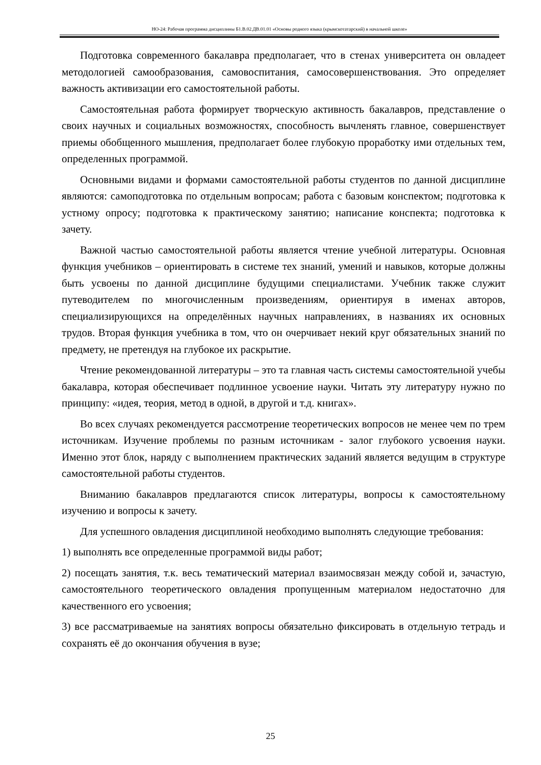НО-24: Рабочая программа дисциплины Б1.В.02.ДВ.01.01 «Основы родного языка (крымскотатарский) в начальной школе»
Подготовка современного бакалавра предполагает, что в стенах университета он овладеет методологией самообразования, самовоспитания, самосовершенствования. Это определяет важность активизации его самостоятельной работы.
Самостоятельная работа формирует творческую активность бакалавров, представление о своих научных и социальных возможностях, способность вычленять главное, совершенствует приемы обобщенного мышления, предполагает более глубокую проработку ими отдельных тем, определенных программой.
Основными видами и формами самостоятельной работы студентов по данной дисциплине являются: самоподготовка по отдельным вопросам; работа с базовым конспектом; подготовка к устному опросу; подготовка к практическому занятию; написание конспекта; подготовка к зачету.
Важной частью самостоятельной работы является чтение учебной литературы. Основная функция учебников – ориентировать в системе тех знаний, умений и навыков, которые должны быть усвоены по данной дисциплине будущими специалистами. Учебник также служит путеводителем по многочисленным произведениям, ориентируя в именах авторов, специализирующихся на определённых научных направлениях, в названиях их основных трудов. Вторая функция учебника в том, что он очерчивает некий круг обязательных знаний по предмету, не претендуя на глубокое их раскрытие.
Чтение рекомендованной литературы – это та главная часть системы самостоятельной учебы бакалавра, которая обеспечивает подлинное усвоение науки. Читать эту литературу нужно по принципу: «идея, теория, метод в одной, в другой и т.д. книгах».
Во всех случаях рекомендуется рассмотрение теоретических вопросов не менее чем по трем источникам. Изучение проблемы по разным источникам - залог глубокого усвоения науки. Именно этот блок, наряду с выполнением практических заданий является ведущим в структуре самостоятельной работы студентов.
Вниманию бакалавров предлагаются список литературы, вопросы к самостоятельному изучению и вопросы к зачету.
Для успешного овладения дисциплиной необходимо выполнять следующие требования:
1) выполнять все определенные программой виды работ;
2) посещать занятия, т.к. весь тематический материал взаимосвязан между собой и, зачастую, самостоятельного теоретического овладения пропущенным материалом недостаточно для качественного его усвоения;
3) все рассматриваемые на занятиях вопросы обязательно фиксировать в отдельную тетрадь и сохранять её до окончания обучения в вузе;
25